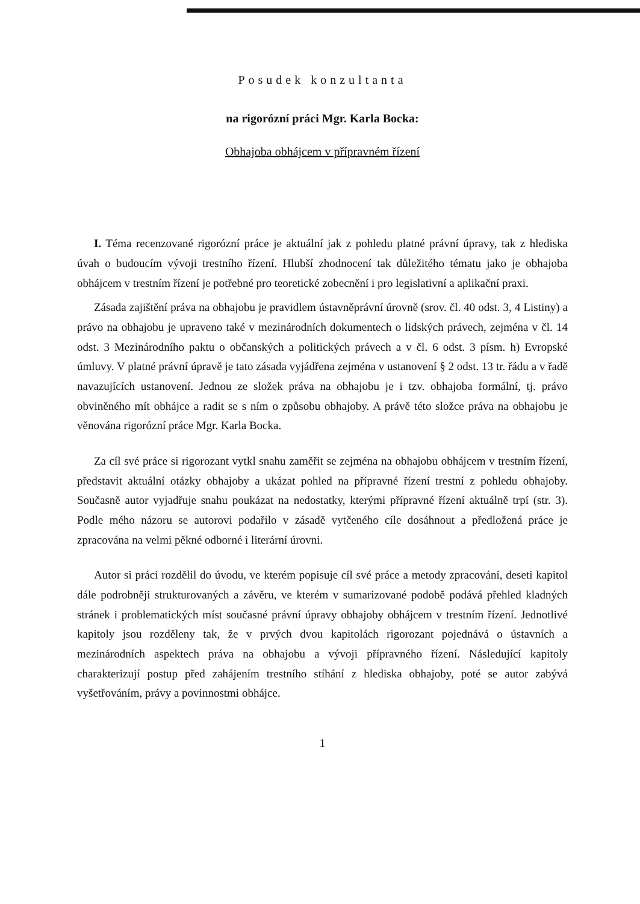Posudek konzultanta
na rigorózní práci Mgr. Karla Bocka:
Obhajoba obhájcem v přípravném řízení
I. Téma recenzované rigorózní práce je aktuální jak z pohledu platné právní úpravy, tak z hlediska úvah o budoucím vývoji trestního řízení. Hlubší zhodnocení tak důležitého tématu jako je obhajoba obhájcem v trestním řízení je potřebné pro teoretické zobecnění i pro legislativní a aplikační praxi.
Zásada zajištění práva na obhajobu je pravidlem ústavněprávní úrovně (srov. čl. 40 odst. 3, 4 Listiny) a právo na obhajobu je upraveno také v mezinárodních dokumentech o lidských právech, zejména v čl. 14 odst. 3 Mezinárodního paktu o občanských a politických právech a v čl. 6 odst. 3 písm. h) Evropské úmluvy. V platné právní úpravě je tato zásada vyjádřena zejména v ustanovení § 2 odst. 13 tr. řádu a v řadě navazujících ustanovení. Jednou ze složek práva na obhajobu je i tzv. obhajoba formální, tj. právo obviněného mít obhájce a radit se s ním o způsobu obhajoby. A právě této složce práva na obhajobu je věnována rigorózní práce Mgr. Karla Bocka.
Za cíl své práce si rigorozant vytkl snahu zaměřit se zejména na obhajobu obhájcem v trestním řízení, představit aktuální otázky obhajoby a ukázat pohled na přípravné řízení trestní z pohledu obhajoby. Současně autor vyjadřuje snahu poukázat na nedostatky, kterými přípravné řízení aktuálně trpí (str. 3). Podle mého názoru se autorovi podařilo v zásadě vytčeného cíle dosáhnout a předložená práce je zpracována na velmi pěkné odborné i literární úrovni.
Autor si práci rozdělil do úvodu, ve kterém popisuje cíl své práce a metody zpracování, deseti kapitol dále podrobněji strukturovaných a závěru, ve kterém v sumarizované podobě podává přehled kladných stránek i problematických míst současné právní úpravy obhajoby obhájcem v trestním řízení. Jednotlivé kapitoly jsou rozděleny tak, že v prvých dvou kapitolách rigorozant pojednává o ústavních a mezinárodních aspektech práva na obhajobu a vývoji přípravného řízení. Následující kapitoly charakterizují postup před zahájením trestního stíhání z hlediska obhajoby, poté se autor zabývá vyšetřováním, právy a povinnostmi obhájce.
1